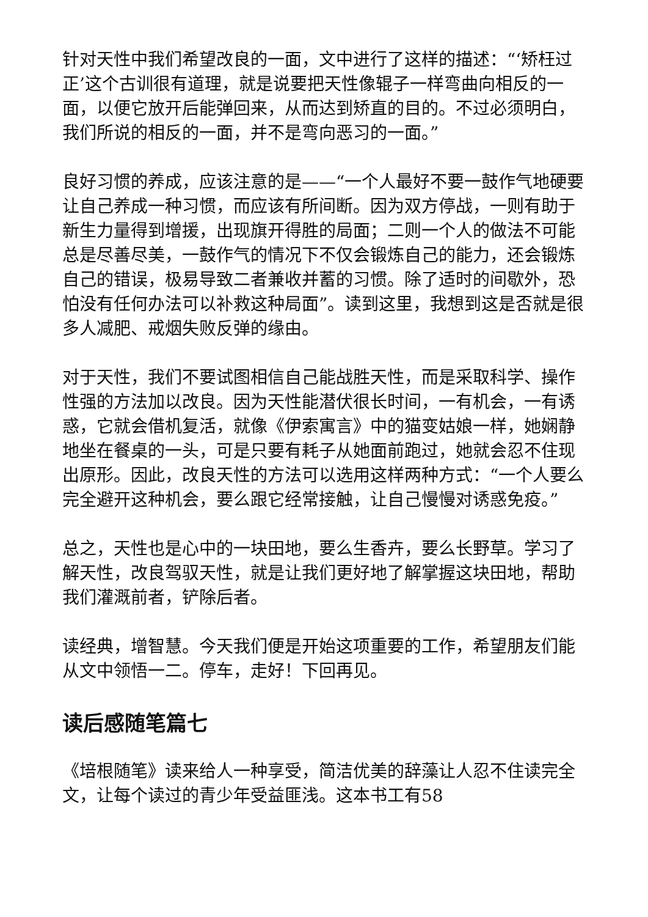针对天性中我们希望改良的一面，文中进行了这样的描述：“‘矫枉过正’这个古训很有道理，就是说要把天性像辊子一样弯曲向相反的一面，以便它放开后能弹回来，从而达到矫直的目的。不过必须明白，我们所说的相反的一面，并不是弯向恶习的一面。”
良好习惯的养成，应该注意的是——“一个人最好不要一鼓作气地硬要让自己养成一种习惯，而应该有所间断。因为双方停战，一则有助于新生力量得到增援，出现旗开得胜的局面；二则一个人的做法不可能总是尽善尽美，一鼓作气的情况下不仅会锻炼自己的能力，还会锻炼自己的错误，极易导致二者兼收并蓄的习惯。除了适时的间歇外，恐怕没有任何办法可以补救这种局面”。读到这里，我想到这是否就是很多人减肥、戒烟失败反弹的缘由。
对于天性，我们不要试图相信自己能战胜天性，而是采取科学、操作性强的方法加以改良。因为天性能潜伏很长时间，一有机会，一有诱惑，它就会借机复活，就像《伊索寓言》中的猫变姑娘一样，她娴静地坐在餐桌的一头，可是只要有耗子从她面前跑过，她就会忍不住现出原形。因此，改良天性的方法可以选用这样两种方式：“一个人要么完全避开这种机会，要么跟它经常接触，让自己慢慢对诱惑免疫。”
总之，天性也是心中的一块田地，要么生香卉，要么长野草。学习了解天性，改良驾驭天性，就是让我们更好地了解掌握这块田地，帮助我们灌溉前者，铲除后者。
读经典，增智慧。今天我们便是开始这项重要的工作，希望朋友们能从文中领悟一二。停车，走好！下回再见。
读后感随笔篇七
《培根随笔》读来给人一种享受，简洁优美的辞藻让人忍不住读完全文，让每个读过的青少年受益匪浅。这本书工有58